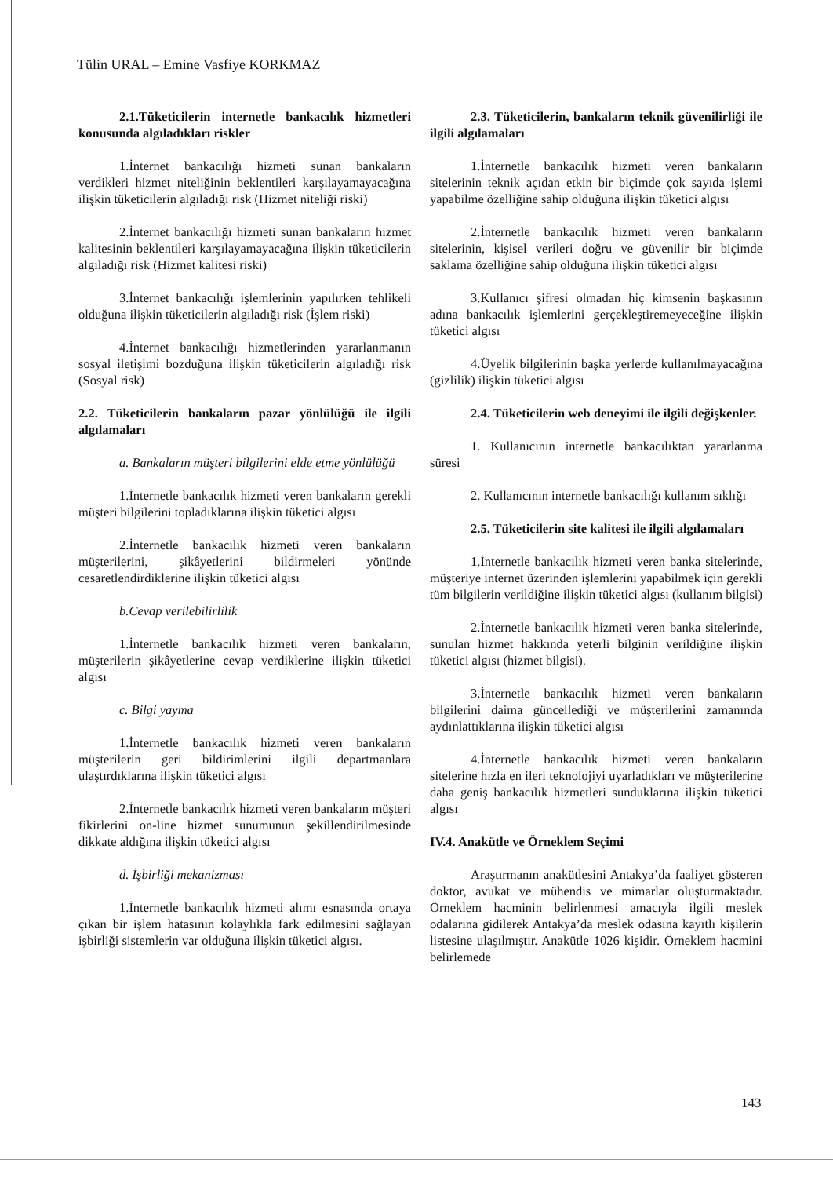Tülin URAL – Emine Vasfiye KORKMAZ
2.1.Tüketicilerin internetle bankacılık hizmetleri konusunda algıladıkları riskler
1.İnternet bankacılığı hizmeti sunan bankaların verdikleri hizmet niteliğinin beklentileri karşılayamayacağına ilişkin tüketicilerin algıladığı risk (Hizmet niteliği riski)
2.İnternet bankacılığı hizmeti sunan bankaların hizmet kalitesinin beklentileri karşılayamayacağına ilişkin tüketicilerin algıladığı risk (Hizmet kalitesi riski)
3.İnternet bankacılığı işlemlerinin yapılırken tehlikeli olduğuna ilişkin tüketicilerin algıladığı risk (İşlem riski)
4.İnternet bankacılığı hizmetlerinden yararlanmanın sosyal iletişimi bozduğuna ilişkin tüketicilerin algıladığı risk (Sosyal risk)
2.2. Tüketicilerin bankaların pazar yönlülüğü ile ilgili algılamaları
a. Bankaların müşteri bilgilerini elde etme yönlülüğü
1.İnternetle bankacılık hizmeti veren bankaların gerekli müşteri bilgilerini topladıklarına ilişkin tüketici algısı
2.İnternetle bankacılık hizmeti veren bankaların müşterilerini, şikâyetlerini bildirmeleri yönünde cesaretlendirdiklerine ilişkin tüketici algısı
b.Cevap verilebilirlilik
1.İnternetle bankacılık hizmeti veren bankaların, müşterilerin şikâyetlerine cevap verdiklerine ilişkin tüketici algısı
c. Bilgi yayma
1.İnternetle bankacılık hizmeti veren bankaların müşterilerin geri bildirimlerini ilgili departmanlara ulaştırdıklarına ilişkin tüketici algısı
2.İnternetle bankacılık hizmeti veren bankaların müşteri fikirlerini on-line hizmet sunumunun şekillendirilmesinde dikkate aldığına ilişkin tüketici algısı
d. İşbirliği mekanizması
1.İnternetle bankacılık hizmeti alımı esnasında ortaya çıkan bir işlem hatasının kolaylıkla fark edilmesini sağlayan işbirliği sistemlerin var olduğuna ilişkin tüketici algısı.
2.3. Tüketicilerin, bankaların teknik güvenilirliği ile ilgili algılamaları
1.İnternetle bankacılık hizmeti veren bankaların sitelerinin teknik açıdan etkin bir biçimde çok sayıda işlemi yapabilme özelliğine sahip olduğuna ilişkin tüketici algısı
2.İnternetle bankacılık hizmeti veren bankaların sitelerinin, kişisel verileri doğru ve güvenilir bir biçimde saklama özelliğine sahip olduğuna ilişkin tüketici algısı
3.Kullanıcı şifresi olmadan hiç kimsenin başkasının adına bankacılık işlemlerini gerçekleştiremeyeceğine ilişkin tüketici algısı
4.Üyelik bilgilerinin başka yerlerde kullanılmayacağına (gizlilik) ilişkin tüketici algısı
2.4. Tüketicilerin web deneyimi ile ilgili değişkenler.
1. Kullanıcının internetle bankacılıktan yararlanma süresi
2. Kullanıcının internetle bankacılığı kullanım sıklığı
2.5. Tüketicilerin site kalitesi ile ilgili algılamaları
1.İnternetle bankacılık hizmeti veren banka sitelerinde, müşteriye internet üzerinden işlemlerini yapabilmek için gerekli tüm bilgilerin verildiğine ilişkin tüketici algısı (kullanım bilgisi)
2.İnternetle bankacılık hizmeti veren banka sitelerinde, sunulan hizmet hakkında yeterli bilginin verildiğine ilişkin tüketici algısı (hizmet bilgisi).
3.İnternetle bankacılık hizmeti veren bankaların bilgilerini daima güncellediği ve müşterilerini zamanında aydınlattıklarına ilişkin tüketici algısı
4.İnternetle bankacılık hizmeti veren bankaların sitelerine hızla en ileri teknolojiyi uyarladıkları ve müşterilerine daha geniş bankacılık hizmetleri sunduklarına ilişkin tüketici algısı
IV.4. Anakütle ve Örneklem Seçimi
Araştırmanın anakütlesini Antakya’da faaliyet gösteren doktor, avukat ve mühendis ve mimarlar oluşturmaktadır. Örneklem hacminin belirlenmesi amacıyla ilgili meslek odalarına gidilerek Antakya’da meslek odasına kayıtlı kişilerin listesine ulaşılmıştır. Anakütle 1026 kişidir. Örneklem hacmini belirlemede
143